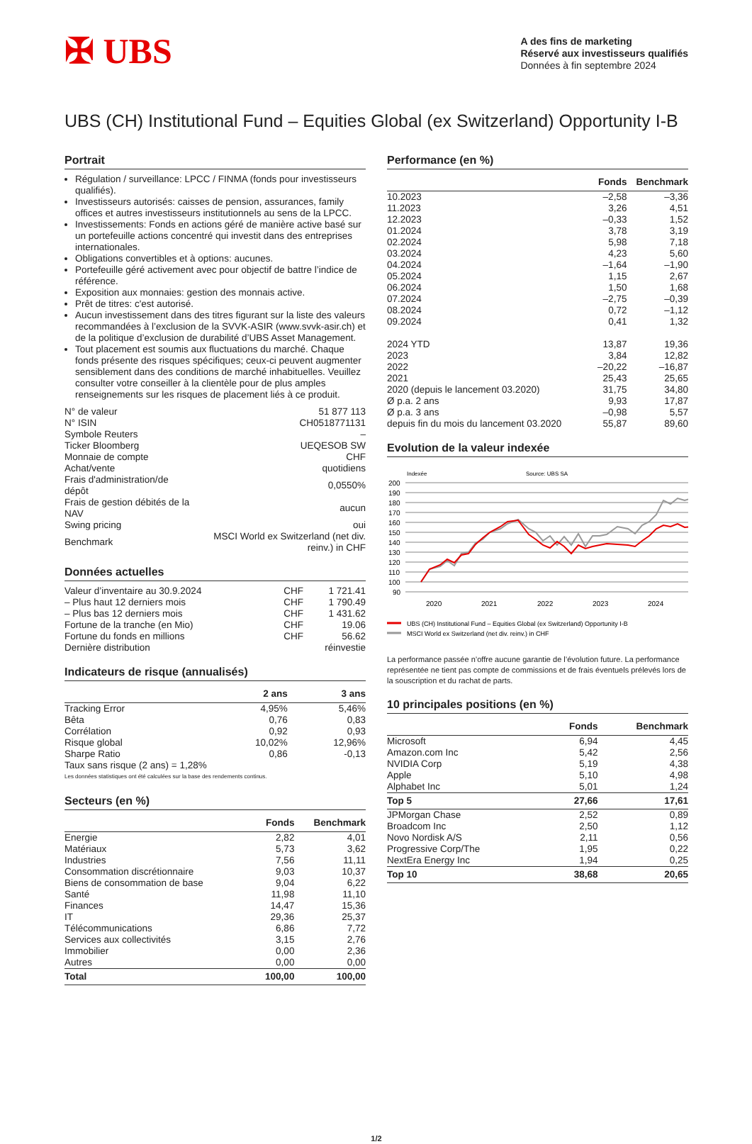✠ UBS
A des fins de marketing
Réservé aux investisseurs qualifiés
Données à fin septembre 2024
UBS (CH) Institutional Fund – Equities Global (ex Switzerland) Opportunity I-B
Portrait
Régulation / surveillance: LPCC / FINMA (fonds pour investisseurs qualifiés).
Investisseurs autorisés: caisses de pension, assurances, family offices et autres investisseurs institutionnels au sens de la LPCC.
Investissements: Fonds en actions géré de manière active basé sur un portefeuille actions concentré qui investit dans des entreprises internationales.
Obligations convertibles et à options: aucunes.
Portefeuille géré activement avec pour objectif de battre l’indice de référence.
Exposition aux monnaies: gestion des monnais active.
Prêt de titres: c'est autorisé.
Aucun investissement dans des titres figurant sur la liste des valeurs recommandées à l’exclusion de la SVVK-ASIR (www.svvk-asir.ch) et de la politique d’exclusion de durabilité d’UBS Asset Management.
Tout placement est soumis aux fluctuations du marché. Chaque fonds présente des risques spécifiques; ceux-ci peuvent augmenter sensiblement dans des conditions de marché inhabituelles. Veuillez consulter votre conseiller à la clientèle pour de plus amples renseignements sur les risques de placement liés à ce produit.
| N° de valeur | 51 877 113 |
| N° ISIN | CH0518771131 |
| Symbole Reuters | – |
| Ticker Bloomberg | UEQESOB SW |
| Monnaie de compte | CHF |
| Achat/vente | quotidiens |
| Frais d'administration/de dépôt | 0,0550% |
| Frais de gestion débités de la NAV | aucun |
| Swing pricing | oui |
| Benchmark | MSCI World ex Switzerland (net div. reinv.) in CHF |
Données actuelles
| Valeur d’inventaire au 30.9.2024 | CHF | 1 721.41 |
| – Plus haut 12 derniers mois | CHF | 1 790.49 |
| – Plus bas 12 derniers mois | CHF | 1 431.62 |
| Fortune de la tranche (en Mio) | CHF | 19.06 |
| Fortune du fonds en millions | CHF | 56.62 |
| Dernière distribution | | réinvestie |
Indicateurs de risque (annualisés)
| | 2 ans | 3 ans |
| --- | --- | --- |
| Tracking Error | 4,95% | 5,46% |
| Bêta | 0,76 | 0,83 |
| Corrélation | 0,92 | 0,93 |
| Risque global | 10,02% | 12,96% |
| Sharpe Ratio | 0,86 | -0,13 |
| Taux sans risque (2 ans) = 1,28% | | |
Les données statistiques ont été calculées sur la base des rendements continus.
Secteurs (en %)
| | Fonds | Benchmark |
| --- | --- | --- |
| Energie | 2,82 | 4,01 |
| Matériaux | 5,73 | 3,62 |
| Industries | 7,56 | 11,11 |
| Consommation discrétionnaire | 9,03 | 10,37 |
| Biens de consommation de base | 9,04 | 6,22 |
| Santé | 11,98 | 11,10 |
| Finances | 14,47 | 15,36 |
| IT | 29,36 | 25,37 |
| Télécommunications | 6,86 | 7,72 |
| Services aux collectivités | 3,15 | 2,76 |
| Immobilier | 0,00 | 2,36 |
| Autres | 0,00 | 0,00 |
| Total | 100,00 | 100,00 |
Performance (en %)
| | Fonds | Benchmark |
| --- | --- | --- |
| 10.2023 | –2,58 | –3,36 |
| 11.2023 | 3,26 | 4,51 |
| 12.2023 | –0,33 | 1,52 |
| 01.2024 | 3,78 | 3,19 |
| 02.2024 | 5,98 | 7,18 |
| 03.2024 | 4,23 | 5,60 |
| 04.2024 | –1,64 | –1,90 |
| 05.2024 | 1,15 | 2,67 |
| 06.2024 | 1,50 | 1,68 |
| 07.2024 | –2,75 | –0,39 |
| 08.2024 | 0,72 | –1,12 |
| 09.2024 | 0,41 | 1,32 |
| 2024 YTD | 13,87 | 19,36 |
| 2023 | 3,84 | 12,82 |
| 2022 | –20,22 | –16,87 |
| 2021 | 25,43 | 25,65 |
| 2020 (depuis le lancement 03.2020) | 31,75 | 34,80 |
| Ø p.a. 2 ans | 9,93 | 17,87 |
| Ø p.a. 3 ans | –0,98 | 5,57 |
| depuis fin du mois du lancement 03.2020 | 55,87 | 89,60 |
Evolution de la valeur indexée
Indexée
Source: UBS SA
200
190
180
170
160
150
140
130
120
110
100
90
2020
2021
2022
2023
2024
UBS (CH) Institutional Fund – Equities Global (ex Switzerland) Opportunity I-B
MSCI World ex Switzerland (net div. reinv.) in CHF
La performance passée n’offre aucune garantie de l’évolution future. La performance représentée ne tient pas compte de commissions et de frais éventuels prélevés lors de la souscription et du rachat de parts.
10 principales positions (en %)
| | Fonds | Benchmark |
| --- | --- | --- |
| Microsoft | 6,94 | 4,45 |
| Amazon.com Inc | 5,42 | 2,56 |
| NVIDIA Corp | 5,19 | 4,38 |
| Apple | 5,10 | 4,98 |
| Alphabet Inc | 5,01 | 1,24 |
| Top 5 | 27,66 | 17,61 |
| JPMorgan Chase | 2,52 | 0,89 |
| Broadcom Inc | 2,50 | 1,12 |
| Novo Nordisk A/S | 2,11 | 0,56 |
| Progressive Corp/The | 1,95 | 0,22 |
| NextEra Energy Inc | 1,94 | 0,25 |
| Top 10 | 38,68 | 20,65 |
1/2